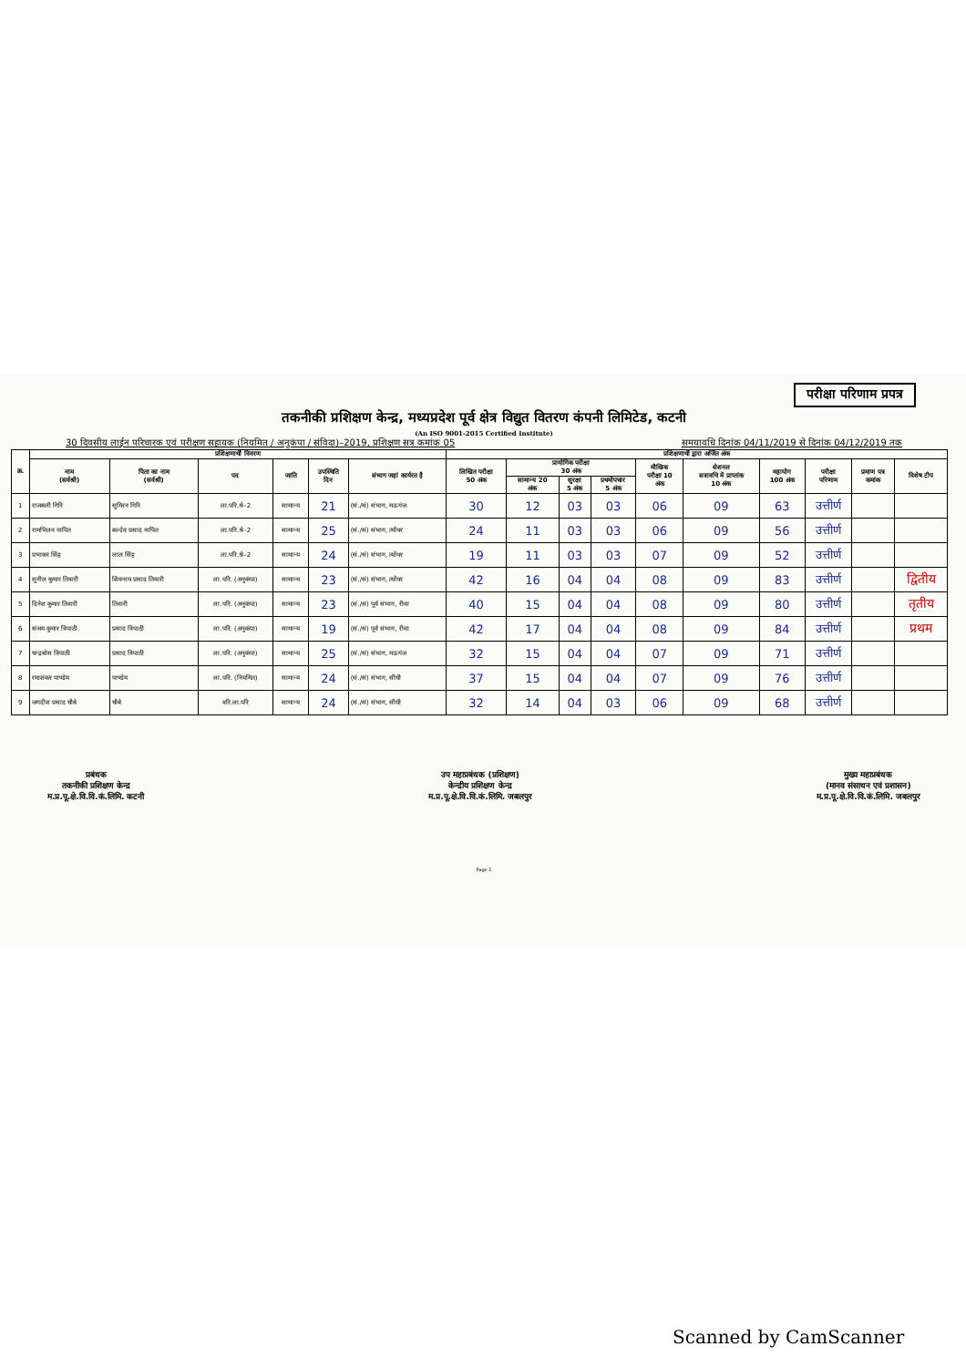परीक्षा परिणाम प्रपत्र
तकनीकी प्रशिक्षण केन्द्र, मध्यप्रदेश पूर्व क्षेत्र विद्युत वितरण कंपनी लिमिटेड, कटनी
(An ISO 9001-2015 Certified Institute)
30 दिवसीय लाईन परिचारक एवं परीक्षण सहायक (नियमित / अनुकंपा / संविदा)–2019, प्रशिक्षण सत्र कमांक 05 समयावधि दिनांक 04/11/2019 से दिनांक 04/12/2019 तक
| क्र. | प्रशिक्षणार्थी विवरण | | | | | | प्रशिक्षणार्थी द्वारा अर्जित अंक | | | | | | | | | |
| --- | --- | --- | --- | --- | --- | --- | --- | --- | --- | --- | --- | --- | --- | --- | --- | --- |
| | नाम (सर्वश्री) | पिता का नाम (सर्वश्री) | पद | जाति | उपस्थिति दिन | संभाग जहां कार्यरत है | लिखित परीक्षा 50 अंक | प्रायोगिक परीक्षा 30 अंक | | | मौखिक परीक्षा 10 अंक | सेशनल सत्रावधि में प्राप्तांक 10 अंक | महायोग 100 अंक | परीक्षा परिणाम | प्रमाण पत्र कमांक | विशेष टीप |
| | | | | | | | | सामान्य 20 अंक | सुरक्षा 5 अंक | प्रथमोपचार 5 अंक | | | | | | |
| 1 | राजबली गिरि | सुमिरन गिरि | ला.परि.श्रे–2 | सामान्य | 21 | (सं./सं) संभाग, मऊगंज | 30 | 12 | 03 | 03 | 06 | 09 | 63 | उत्तीर्ण | | |
| 2 | रामभिलन नापित | बल्देव प्रसाद नापित | ला.परि.श्रे–2 | सामान्य | 25 | (सं./सं) संभाग, त्योंथर | 24 | 11 | 03 | 03 | 06 | 09 | 56 | उत्तीर्ण | | |
| 3 | प्रभाकर सिंह | लाल सिंह | ला.परि.श्रे–2 | सामान्य | 24 | (सं./सं) संभाग, त्योंथर | 19 | 11 | 03 | 03 | 07 | 09 | 52 | उत्तीर्ण | | |
| 4 | सुनील कुमार तिवारी | शिवनाथ प्रसाद तिवारी | ला.परि. (अनुकंपा) | सामान्य | 23 | (सं./सं) संभाग, त्योंथर | 42 | 16 | 04 | 04 | 08 | 09 | 83 | उत्तीर्ण | | द्वितीय |
| 5 | दिनेश कुमार तिवारी | तिवारी | ला.परि. (अनुकंपा) | सामान्य | 23 | (सं./सं) पूर्व संभाग, रीवा | 40 | 15 | 04 | 04 | 08 | 09 | 80 | उत्तीर्ण | | तृतीय |
| 6 | संजय कुमार त्रिपाठी | प्रसाद त्रिपाठी | ला.परि. (अनुकंपा) | सामान्य | 19 | (सं./सं) पूर्व संभाग, रीवा | 42 | 17 | 04 | 04 | 08 | 09 | 84 | उत्तीर्ण | | प्रथम |
| 7 | चन्द्रबोस त्रिपाठी | प्रसाद त्रिपाठी | ला.परि. (अनुकंपा) | सामान्य | 25 | (सं./सं) संभाग, मऊगंज | 32 | 15 | 04 | 04 | 07 | 09 | 71 | उत्तीर्ण | | |
| 8 | रमाशंकर पाण्डेय | पाण्डेय | ला.परि. (नियमित) | सामान्य | 24 | (सं./सं) संभाग, सीधी | 37 | 15 | 04 | 04 | 07 | 09 | 76 | उत्तीर्ण | | |
| 9 | जगदीश प्रसाद चौबे | चौबे | वरि.ला.परि | सामान्य | 24 | (सं./सं) संभाग, सीधी | 32 | 14 | 04 | 03 | 06 | 09 | 68 | उत्तीर्ण | | |
प्रबंधक
तकनीकी प्रशिक्षण केन्द्र
म.प्र.पू.क्षे.वि.वि.कं.लिमि. कटनी
उप महाप्रबंधक (प्रशिक्षण)
केन्द्रीय प्रशिक्षण केन्द्र
म.प्र.पू.क्षे.वि.वि.कं.लिमि. जबलपुर
मुख्य महाप्रबंधक
(मानव संसाधन एवं प्रशासन)
म.प्र.पू.क्षे.वि.वि.कं.लिमि. जबलपुर
Page 1
Scanned by CamScanner